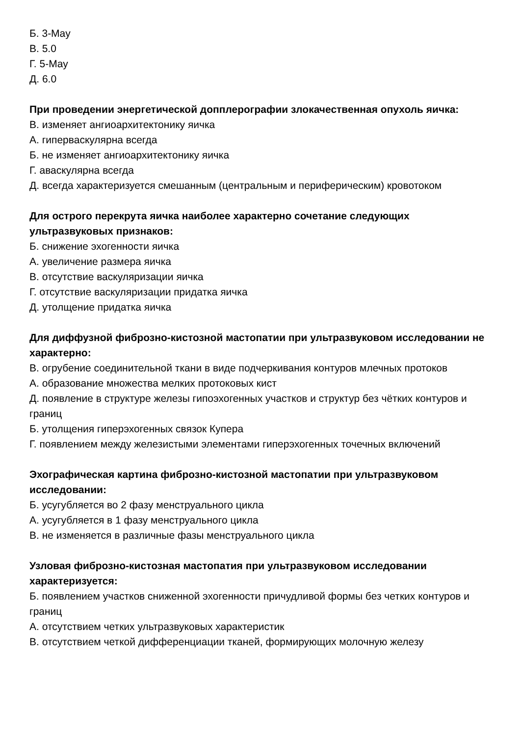Б. 3-May
В. 5.0
Г. 5-May
Д. 6.0
При проведении энергетической допплерографии злокачественная опухоль яичка:
В. изменяет ангиоархитектонику яичка
А. гиперваскулярна всегда
Б. не изменяет ангиоархитектонику яичка
Г. аваскулярна всегда
Д. всегда характеризуется смешанным (центральным и периферическим) кровотоком
Для острого перекрута яичка наиболее характерно сочетание следующих ультразвуковых признаков:
Б. снижение эхогенности яичка
А. увеличение размера яичка
В. отсутствие васкуляризации яичка
Г. отсутствие васкуляризации придатка яичка
Д. утолщение придатка яичка
Для диффузной фиброзно-кистозной мастопатии при ультразвуковом исследовании не характерно:
В. огрубение соединительной ткани в виде подчеркивания контуров млечных протоков
А. образование множества мелких протоковых кист
Д. появление в структуре железы гипоэхогенных участков и структур без чётких контуров и границ
Б. утолщения гиперэхогенных связок Купера
Г. появлением между железистыми элементами гиперэхогенных точечных включений
Эхографическая картина фиброзно-кистозной мастопатии при ультразвуковом исследовании:
Б. усугубляется во 2 фазу менструального цикла
А. усугубляется в 1 фазу менструального цикла
В. не изменяется в различные фазы менструального цикла
Узловая фиброзно-кистозная мастопатия при ультразвуковом исследовании характеризуется:
Б. появлением участков сниженной эхогенности причудливой формы без четких контуров и границ
А. отсутствием четких ультразвуковых характеристик
В. отсутствием четкой дифференциации тканей, формирующих молочную железу